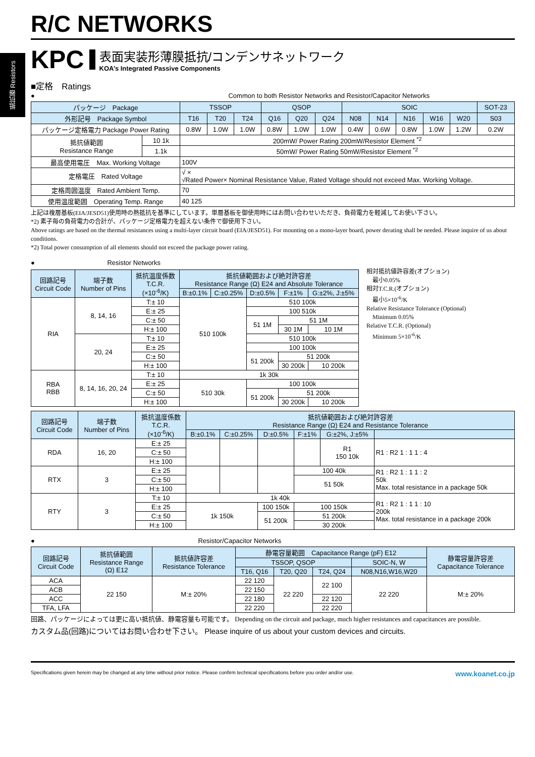抵抗器 Resistors
R/C NETWORKS
KPC
表面実装形薄膜抵抗/コンデンサネットワーク
KOA’s Integrated Passive Components
■定格　Ratings
● Common to both Resistor Networks and Resistor/Capacitor Networks
| パッケージ Package | | TSSOP | | | QSOP | | | SOIC | | | | | SOT-23 |
| --- | --- | --- | --- | --- | --- | --- | --- | --- | --- | --- | --- | --- | --- |
| 外形記号 Package Symbol | | T16 | T20 | T24 | Q16 | Q20 | Q24 | N08 | N14 | N16 | W16 | W20 | S03 |
| パッケージ定格電力 Package Power Rating | | 0.8W | 1.0W | 1.0W | 0.8W | 1.0W | 1.0W | 0.4W | 0.6W | 0.8W | 1.0W | 1.2W | 0.2W |
| 抵抗値範囲 Resistance Range | 10 1k | 200mW/ Power Rating 200mW/Resistor Element <sup>*2</sup> | | | | | | | | | | | |
| | 1.1k | 50mW/ Power Rating 50mW/Resistor Element <sup>*2</sup> | | | | | | | | | | | |
| 最高使用電圧 Max. Working Voltage | | 100V | | | | | | | | | | | |
| 定格電圧 Rated Voltage | | √ × √Rated Power× Nominal Resistance Value, Rated Voltage should not exceed Max. Working Voltage. | | | | | | | | | | | |
| 定格周囲温度 Rated Ambient Temp. | | 70 | | | | | | | | | | | |
| 使用温度範囲 Operating Temp. Range | | 40 125 | | | | | | | | | | | |
上記は複層基板(EIA/JESD51)使用時の熱抵抗を基準にしています。単層基板を御使用時にはお問い合わせいただき、負荷電力を軽減してお使い下さい。
*2) 素子毎の負荷電力の合計が、パッケージ定格電力を超えない条件で御使用下さい。
Above ratings are based on the thermal resistances using a multi-layer circuit board (EIA/JESD51). For mounting on a mono-layer board, power derating shall be needed. Please inquire of us about conditions.
*2) Total power consumption of all elements should not exceed the package power rating.
● Resistor Networks
| 回路記号 Circuit Code | 端子数 Number of Pins | 抵抗温度係数 T.C.R. (×10<sup>-6</sup>/K) | 抵抗値範囲および絶対許容差 Resistance Range (Ω) E24 and Absolute Tolerance | | | | |
| --- | --- | --- | --- | --- | --- | --- | --- |
| | | | B:±0.1% | C:±0.25% | D:±0.5% | F:±1% | G:±2%, J:±5% |
| RIA | 8, 14, 16 | T:± 10 | 510 100k | | 510 100k | | |
| | | E:± 25 | | | 100 510k | | |
| | | C:± 50 | | | 51 1M | 51 1M | |
| | | H:± 100 | | | | 30 1M | 10 1M |
| | 20, 24 | T:± 10 | | | 510 100k | | |
| | | E:± 25 | | | 100 100k | | |
| | | C:± 50 | | | 51 200k | 51 200k | |
| | | H:± 100 | | | | 30 200k | 10 200k |
| RBA RBB | 8, 14, 16, 20, 24 | T:± 10 | 1k 30k | | | | |
| | | E:± 25 | 510 30k | | 100 100k | | |
| | | C:± 50 | | | 51 200k | 51 200k | |
| | | H:± 100 | | | | 30 200k | 10 200k |
相対抵抗値許容差(オプション)
　最小0.05%
相対T.C.R.(オプション)
　最小5×10<sup>-6</sup>/K
Relative Resistance Tolerance (Optional)
　Minimum 0.05%
Relative T.C.R. (Optional)
　Minimum 5×10<sup>-6</sup>/K
| 回路記号 Circuit Code | 端子数 Number of Pins | 抵抗温度係数 T.C.R. (×10<sup>-6</sup>/K) | 抵抗値範囲および絶対許容差 Resistance Range (Ω) E24 and Resistance Tolerance | | | | | |
| --- | --- | --- | --- | --- | --- | --- | --- | --- |
| | | | B:±0.1% | C:±0.25% | D:±0.5% | F:±1% | G:±2%, J:±5% | |
| RDA | 16, 20 | E:± 25 | | | | | R1 150 10k | R1 : R2 1 : 1 1 : 4 |
| | | C:± 50 | | | | | | |
| | | H:± 100 | | | | | | |
| RTX | 3 | E:± 25 | | | | 100 40k | | R1 : R2 1 : 1 1 : 2 50k Max. total resistance in a package 50k |
| | | C:± 50 | | | | 51 50k | | |
| | | H:± 100 | | | | | | |
| RTY | 3 | T:± 10 | 1k 40k | | | | | R1 : R2 1 : 1 1 : 10 200k Max. total resistance in a package 200k |
| | | E:± 25 | 1k 150k | | 100 150k | 100 150k | | |
| | | C:± 50 | | | 51 200k | 51 200k | | |
| | | H:± 100 | | | | 30 200k | | |
● Resistor/Capacitor Networks
| 回路記号 Circuit Code | 抵抗値範囲 Resistance Range (Ω) E12 | 抵抗値許容差 Resistance Tolerance | 静電容量範囲 Capacitance Range (pF) E12 | | | | 静電容量許容差 Capacitance Tolerance |
| --- | --- | --- | --- | --- | --- | --- | --- |
| | | | TSSOP, QSOP | | | SOIC-N, W | |
| | | | T16, Q16 | T20, Q20 | T24, Q24 | N08,N16,W16,W20 | |
| ACA | 22 150 | M:± 20% | 22 120 | 22 220 | 22 100 | 22 220 | M:± 20% |
| ACB | | | 22 150 | | | | |
| ACC | | | 22 180 | | 22 120 | | |
| TFA, LFA | | | 22 220 | | 22 220 | | |
回路、パッケージによっては更に高い抵抗値、静電容量も可能です。 Depending on the circuit and package, much higher resistances and capacitances are possible.
カスタム品(回路)についてはお問い合わせ下さい。 Please inquire of us about your custom devices and circuits.
Specifications given herein may be changed at any time without prior notice. Please confirm technical specifications before you order and/or use. www.koanet.co.jp